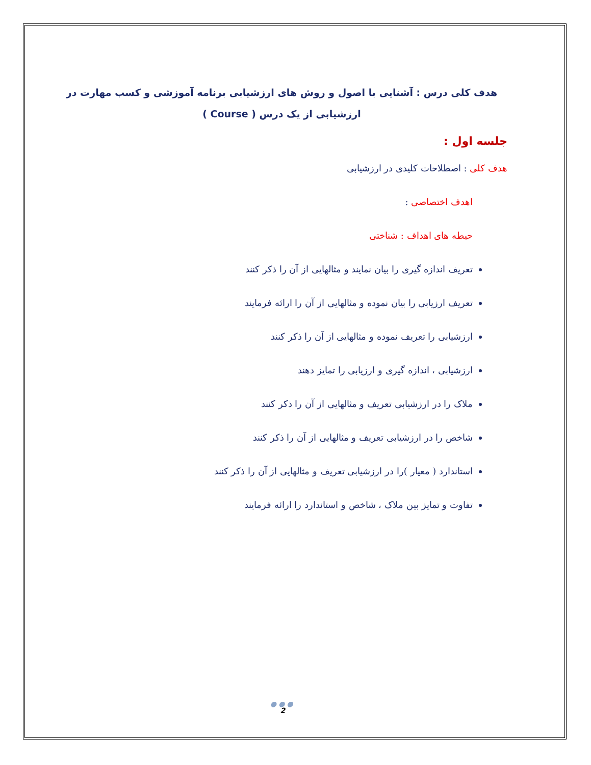هدف کلی درس : آشنایی با اصول و روش های ارزشیابی برنامه آموزشی و کسب مهارت در ارزشیابی از یک درس ( Course )
جلسه اول :
هدف کلی : اصطلاحات کلیدی در ارزشیابی
اهدف اختصاصی :
حیطه های اهداف : شناختی
تعریف اندازه گیری را بیان نمایند و مثالهایی از آن را ذکر کنند
تعریف ارزیابی را بیان نموده و مثالهایی از آن را ارائه فرمایند
ارزشیابی را تعریف نموده و مثالهایی از آن را ذکر کنند
ارزشیابی ، اندازه گیری و ارزیابی را تمایز دهند
ملاک را در ارزشیابی تعریف و مثالهایی از آن را ذکر کنند
شاخص را در ارزشیابی تعریف و مثالهایی از آن را ذکر کنند
استاندارد ( معیار )را در ارزشیابی تعریف و مثالهایی از آن را ذکر کنند
تفاوت و تمایز بین ملاک ، شاخص و استاندارد را ارائه فرمایند
●●●
2